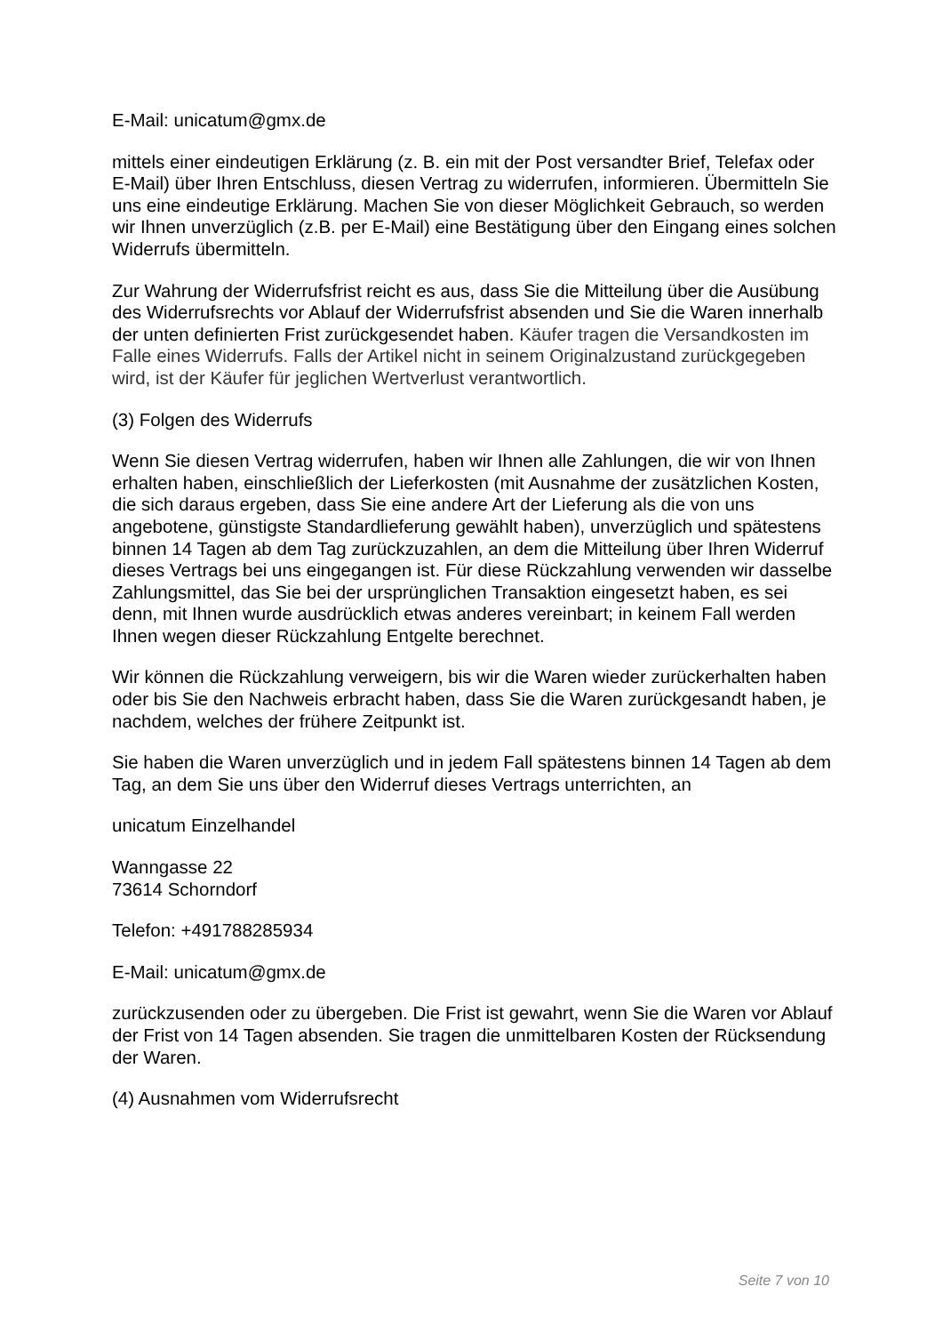E-Mail: unicatum@gmx.de
mittels einer eindeutigen Erklärung (z. B. ein mit der Post versandter Brief, Telefax oder E-Mail) über Ihren Entschluss, diesen Vertrag zu widerrufen, informieren. Übermitteln Sie uns eine eindeutige Erklärung. Machen Sie von dieser Möglichkeit Gebrauch, so werden wir Ihnen unverzüglich (z.B. per E-Mail) eine Bestätigung über den Eingang eines solchen Widerrufs übermitteln.
Zur Wahrung der Widerrufsfrist reicht es aus, dass Sie die Mitteilung über die Ausübung des Widerrufsrechts vor Ablauf der Widerrufsfrist absenden und Sie die Waren innerhalb der unten definierten Frist zurückgesendet haben. Käufer tragen die Versandkosten im Falle eines Widerrufs. Falls der Artikel nicht in seinem Originalzustand zurückgegeben wird, ist der Käufer für jeglichen Wertverlust verantwortlich.
(3) Folgen des Widerrufs
Wenn Sie diesen Vertrag widerrufen, haben wir Ihnen alle Zahlungen, die wir von Ihnen erhalten haben, einschließlich der Lieferkosten (mit Ausnahme der zusätzlichen Kosten, die sich daraus ergeben, dass Sie eine andere Art der Lieferung als die von uns angebotene, günstigste Standardlieferung gewählt haben), unverzüglich und spätestens binnen 14 Tagen ab dem Tag zurückzuzahlen, an dem die Mitteilung über Ihren Widerruf dieses Vertrags bei uns eingegangen ist. Für diese Rückzahlung verwenden wir dasselbe Zahlungsmittel, das Sie bei der ursprünglichen Transaktion eingesetzt haben, es sei denn, mit Ihnen wurde ausdrücklich etwas anderes vereinbart; in keinem Fall werden Ihnen wegen dieser Rückzahlung Entgelte berechnet.
Wir können die Rückzahlung verweigern, bis wir die Waren wieder zurückerhalten haben oder bis Sie den Nachweis erbracht haben, dass Sie die Waren zurückgesandt haben, je nachdem, welches der frühere Zeitpunkt ist.
Sie haben die Waren unverzüglich und in jedem Fall spätestens binnen 14 Tagen ab dem Tag, an dem Sie uns über den Widerruf dieses Vertrags unterrichten, an
unicatum Einzelhandel
Wanngasse 22
73614 Schorndorf
Telefon: +491788285934
E-Mail: unicatum@gmx.de
zurückzusenden oder zu übergeben. Die Frist ist gewahrt, wenn Sie die Waren vor Ablauf der Frist von 14 Tagen absenden. Sie tragen die unmittelbaren Kosten der Rücksendung der Waren.
(4) Ausnahmen vom Widerrufsrecht
Seite 7 von 10